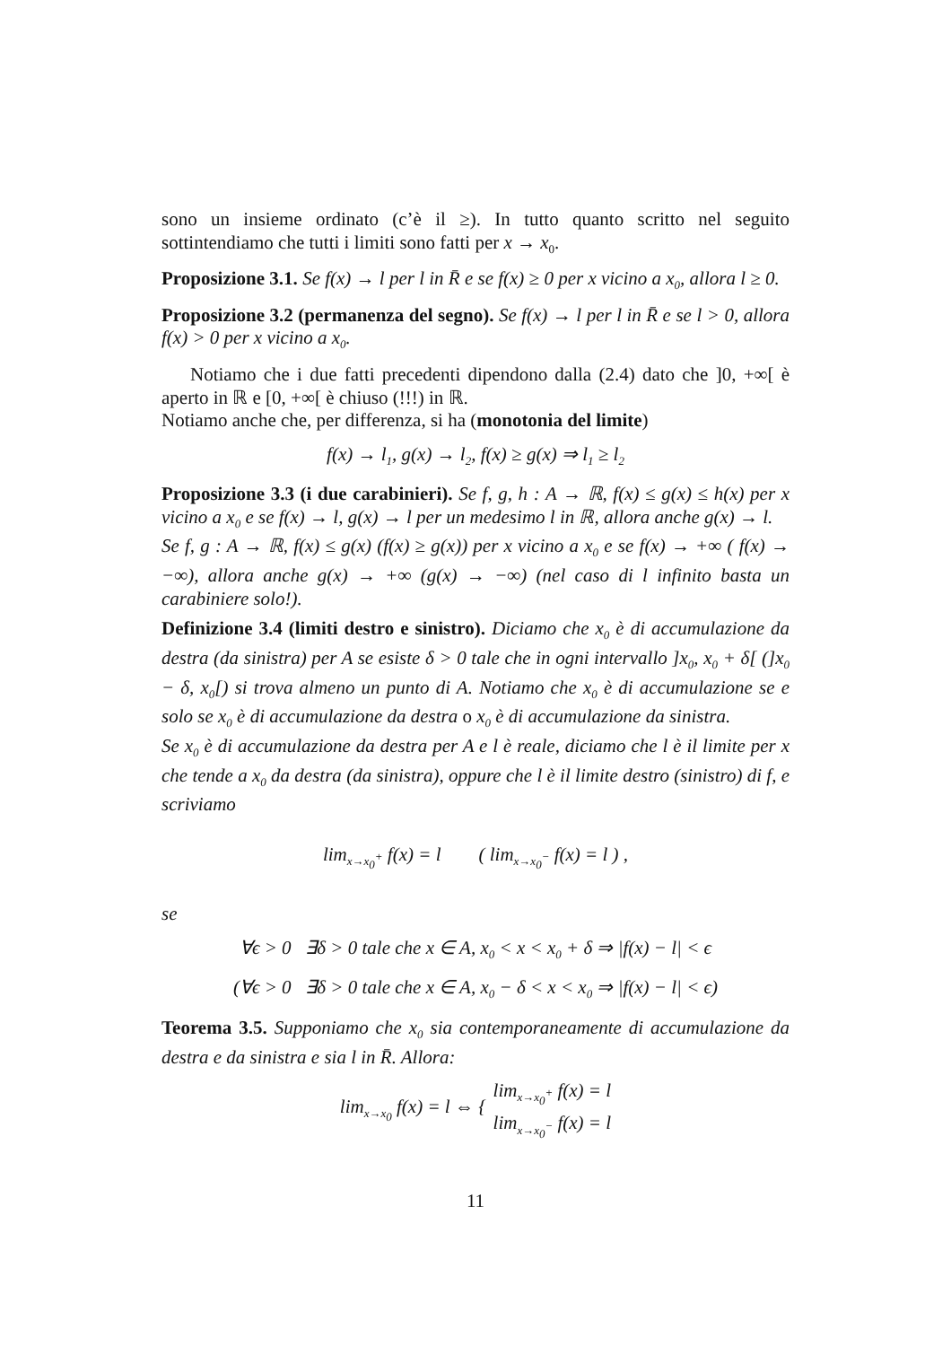sono un insieme ordinato (c’è il ≥). In tutto quanto scritto nel seguito sottintendiamo che tutti i limiti sono fatti per x → x<sub>0</sub>.
Proposizione 3.1. Se f(x) → l per l in R̄ e se f(x) ≥ 0 per x vicino a x<sub>0</sub>, allora l ≥ 0.
Proposizione 3.2 (permanenza del segno). Se f(x) → l per l in R̄ e se l > 0, allora f(x) > 0 per x vicino a x<sub>0</sub>.
Notiamo che i due fatti precedenti dipendono dalla (2.4) dato che ]0, +∞[ è aperto in ℝ e [0, +∞[ è chiuso (!!!) in ℝ.
Notiamo anche che, per differenza, si ha (monotonia del limite)
f(x) → l<sub>1</sub>, g(x) → l<sub>2</sub>, f(x) ≥ g(x) ⇒ l<sub>1</sub> ≥ l<sub>2</sub>
Proposizione 3.3 (i due carabinieri). Se f, g, h : A → ℝ, f(x) ≤ g(x) ≤ h(x) per x vicino a x<sub>0</sub> e se f(x) → l, g(x) → l per un medesimo l in ℝ, allora anche g(x) → l.
Se f, g : A → ℝ, f(x) ≤ g(x) (f(x) ≥ g(x)) per x vicino a x<sub>0</sub> e se f(x) → +∞ ( f(x) → −∞), allora anche g(x) → +∞ (g(x) → −∞) (nel caso di l infinito basta un carabiniere solo!).
Definizione 3.4 (limiti destro e sinistro). Diciamo che x<sub>0</sub> è di accumulazione da destra (da sinistra) per A se esiste δ > 0 tale che in ogni intervallo ]x<sub>0</sub>, x<sub>0</sub> + δ[ (]x<sub>0</sub> − δ, x<sub>0</sub>[) si trova almeno un punto di A. Notiamo che x<sub>0</sub> è di accumulazione se e solo se x<sub>0</sub> è di accumulazione da destra o x<sub>0</sub> è di accumulazione da sinistra.
Se x<sub>0</sub> è di accumulazione da destra per A e l è reale, diciamo che l è il limite per x che tende a x<sub>0</sub> da destra (da sinistra), oppure che l è il limite destro (sinistro) di f, e scriviamo
lim<sub>x→x<sub>0</sub><sup>+</sup></sub> f(x) = l ( lim<sub>x→x<sub>0</sub><sup>−</sup></sub> f(x) = l ) ,
se
∀ϵ > 0 ∃δ > 0 tale che x ∈ A, x<sub>0</sub> < x < x<sub>0</sub> + δ ⇒ |f(x) − l| < ϵ
(∀ϵ > 0 ∃δ > 0 tale che x ∈ A, x<sub>0</sub> − δ < x < x<sub>0</sub> ⇒ |f(x) − l| < ϵ)
Teorema 3.5. Supponiamo che x<sub>0</sub> sia contemporaneamente di accumulazione da destra e da sinistra e sia l in R̄. Allora:
lim<sub>x→x<sub>0</sub></sub> f(x) = l ⇔ { lim<sub>x→x<sub>0</sub><sup>+</sup></sub> f(x) = l
lim<sub>x→x<sub>0</sub><sup>−</sup></sub> f(x) = l
11